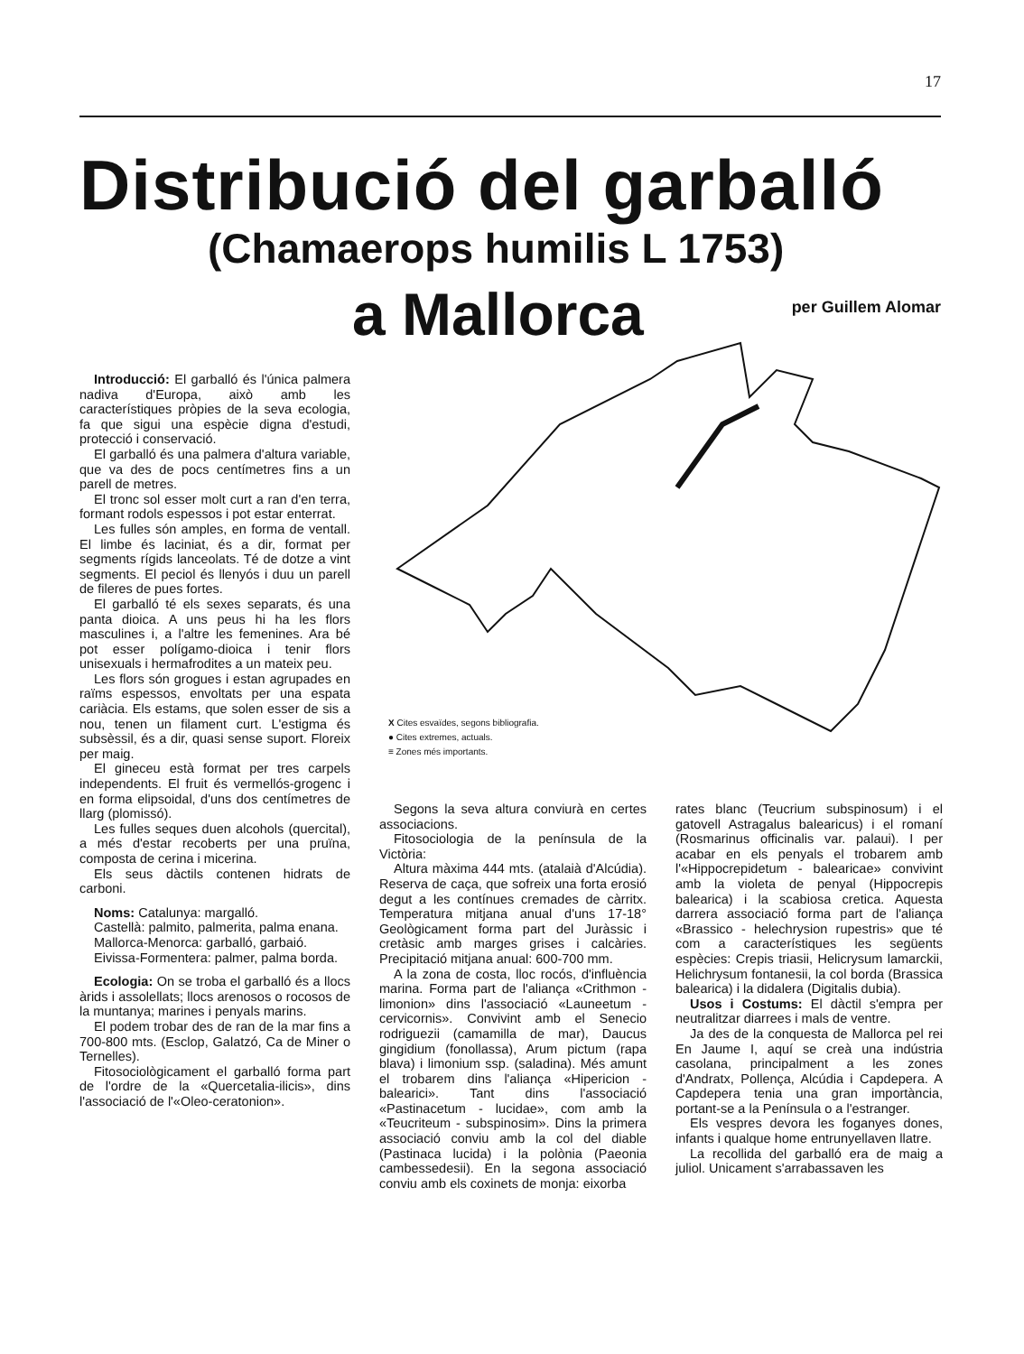17
Distribució del garballó
(Chamaerops humilis L 1753)
a Mallorca per Guillem Alomar
X Cites esvaïdes, segons bibliografia.
● Cites extremes, actuals.
≡ Zones més importants.
Introducció: El garballó és l'única palmera nadiva d'Europa, això amb les característiques pròpies de la seva ecologia, fa que sigui una espècie digna d'estudi, protecció i conservació.
El garballó és una palmera d'altura variable, que va des de pocs centímetres fins a un parell de metres.
El tronc sol esser molt curt a ran d'en terra, formant rodols espessos i pot estar enterrat.
Les fulles són amples, en forma de ventall. El limbe és laciniat, és a dir, format per segments rígids lanceolats. Té de dotze a vint segments. El peciol és llenyós i duu un parell de fileres de pues fortes.
El garballó té els sexes separats, és una panta dioica. A uns peus hi ha les flors masculines i, a l'altre les femenines. Ara bé pot esser polígamo-dioica i tenir flors unisexuals i hermafrodites a un mateix peu.
Les flors són grogues i estan agrupades en raïms espessos, envoltats per una espata cariàcia. Els estams, que solen esser de sis a nou, tenen un filament curt. L'estigma és subsèssil, és a dir, quasi sense suport. Floreix per maig.
El gineceu està format per tres carpels independents. El fruit és vermellós-grogenc i en forma elipsoidal, d'uns dos centímetres de llarg (plomissó).
Les fulles seques duen alcohols (quercital), a més d'estar recoberts per una pruïna, composta de cerina i micerina.
Els seus dàctils contenen hidrats de carboni.
Noms: Catalunya: margalló.
Castellà: palmito, palmerita, palma enana.
Mallorca-Menorca: garballó, garbaió.
Eivissa-Formentera: palmer, palma borda.
Ecologia: On se troba el garballó és a llocs àrids i assolellats; llocs arenosos o rocosos de la muntanya; marines i penyals marins.
El podem trobar des de ran de la mar fins a 700-800 mts. (Esclop, Galatzó, Ca de Miner o Ternelles).
Fitosociològicament el garballó forma part de l'ordre de la «Quercetalia-ilicis», dins l'associació de l'«Oleo-ceratonion».
Segons la seva altura conviurà en certes associacions.
Fitosociologia de la península de la Victòria:
Altura màxima 444 mts. (atalaià d'Alcúdia). Reserva de caça, que sofreix una forta erosió degut a les contínues cremades de càrritx. Temperatura mitjana anual d'uns 17-18° Geològicament forma part del Juràssic i cretàsic amb marges grises i calcàries. Precipitació mitjana anual: 600-700 mm.
A la zona de costa, lloc rocós, d'influència marina. Forma part de l'aliança «Crithmon - limonion» dins l'associació «Launeetum - cervicornis». Convivint amb el Senecio rodriguezii (camamilla de mar), Daucus gingidium (fonollassa), Arum pictum (rapa blava) i limonium ssp. (saladina). Més amunt el trobarem dins l'aliança «Hipericion - balearici». Tant dins l'associació «Pastinacetum - lucidae», com amb la «Teucriteum - subspinosim». Dins la primera associació conviu amb la col del diable (Pastinaca lucida) i la polònia (Paeonia cambessedesii). En la segona associació conviu amb els coxinets de monja: eixorba
rates blanc (Teucrium subspinosum) i el gatovell Astragalus balearicus) i el romaní (Rosmarinus officinalis var. palaui). I per acabar en els penyals el trobarem amb l'«Hippocrepidetum - balearicae» convivint amb la violeta de penyal (Hippocrepis balearica) i la scabiosa cretica. Aquesta darrera associació forma part de l'aliança «Brassico - helechrysion rupestris» que té com a característiques les següents espècies: Crepis triasii, Helicrysum lamarckii, Helichrysum fontanesii, la col borda (Brassica balearica) i la didalera (Digitalis dubia).
Usos i Costums: El dàctil s'empra per neutralitzar diarrees i mals de ventre.
Ja des de la conquesta de Mallorca pel rei En Jaume I, aquí se creà una indústria casolana, principalment a les zones d'Andratx, Pollença, Alcúdia i Capdepera. A Capdepera tenia una gran importància, portant-se a la Península o a l'estranger.
Els vespres devora les foganyes dones, infants i qualque home entrunyellaven llatre.
La recollida del garballó era de maig a juliol. Unicament s'arrabassaven les